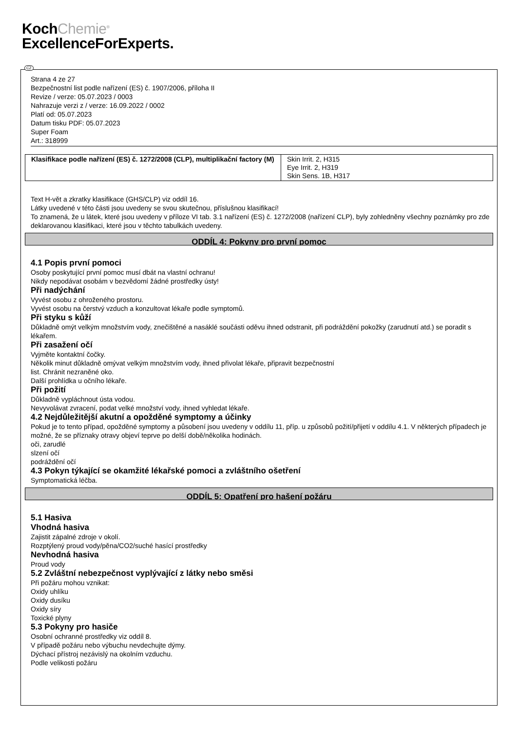KochChemie<sup>®</sup>
ExcellenceForExperts.
Strana 4 ze 27
Bezpečnostní list podle nařízení (ES) č. 1907/2006, příloha II
Revize / verze: 05.07.2023 / 0003
Nahrazuje verzi z / verze: 16.09.2022 / 0002
Platí od: 05.07.2023
Datum tisku PDF: 05.07.2023
Super Foam
Art.: 318999
| Klasifikace podle nařízení (ES) č. 1272/2008 (CLP), multiplikační factory (M) | Skin Irrit. 2, H315 Eye Irrit. 2, H319 Skin Sens. 1B, H317 |
Text H-vět a zkratky klasifikace (GHS/CLP) viz oddíl 16.
Látky uvedené v této části jsou uvedeny se svou skutečnou, příslušnou klasifikací!
To znamená, že u látek, které jsou uvedeny v příloze VI tab. 3.1 nařízení (ES) č. 1272/2008 (nařízení CLP), byly zohledněny všechny poznámky pro zde deklarovanou klasifikaci, které jsou v těchto tabulkách uvedeny.
ODDÍL 4: Pokyny pro první pomoc
4.1 Popis první pomoci
Osoby poskytující první pomoc musí dbát na vlastní ochranu!
Nikdy nepodávat osobám v bezvědomí žádné prostředky ústy!
Při nadýchání
Vyvést osobu z ohroženého prostoru.
Vyvést osobu na čerstvý vzduch a konzultovat lékaře podle symptomů.
Při styku s kůží
Důkladně omýt velkým množstvím vody, znečištěné a nasáklé součásti oděvu ihned odstranit, při podráždění pokožky (zarudnutí atd.) se poradit s lékařem.
Při zasažení očí
Vyjměte kontaktní čočky.
Několik minut důkladně omývat velkým množstvím vody, ihned přivolat lékaře, připravit bezpečnostní
list. Chránit nezraněné oko.
Další prohlídka u očního lékaře.
Při požití
Důkladně vypláchnout ústa vodou.
Nevyvolávat zvracení, podat velké množství vody, ihned vyhledat lékaře.
4.2 Nejdůležitější akutní a opožděné symptomy a účinky
Pokud je to tento případ, opožděné symptomy a působení jsou uvedeny v oddílu 11, příp. u způsobů požití/přijetí v oddílu 4.1. V některých případech je možné, že se příznaky otravy objeví teprve po delší době/několika hodinách.
oči, zarudlé
slzení očí
podráždění očí
4.3 Pokyn týkající se okamžité lékařské pomoci a zvláštního ošetření
Symptomatická léčba.
ODDÍL 5: Opatření pro hašení požáru
5.1 Hasiva
Vhodná hasiva
Zajistit zápalné zdroje v okolí.
Rozptýlený proud vody/pěna/CO2/suché hasící prostředky
Nevhodná hasiva
Proud vody
5.2 Zvláštní nebezpečnost vyplývající z látky nebo směsi
Při požáru mohou vznikat:
Oxidy uhlíku
Oxidy dusíku
Oxidy síry
Toxické plyny
5.3 Pokyny pro hasiče
Osobní ochranné prostředky viz oddíl 8.
V případě požáru nebo výbuchu nevdechujte dýmy.
Dýchací přístroj nezávislý na okolním vzduchu.
Podle velikosti požáru
CZ